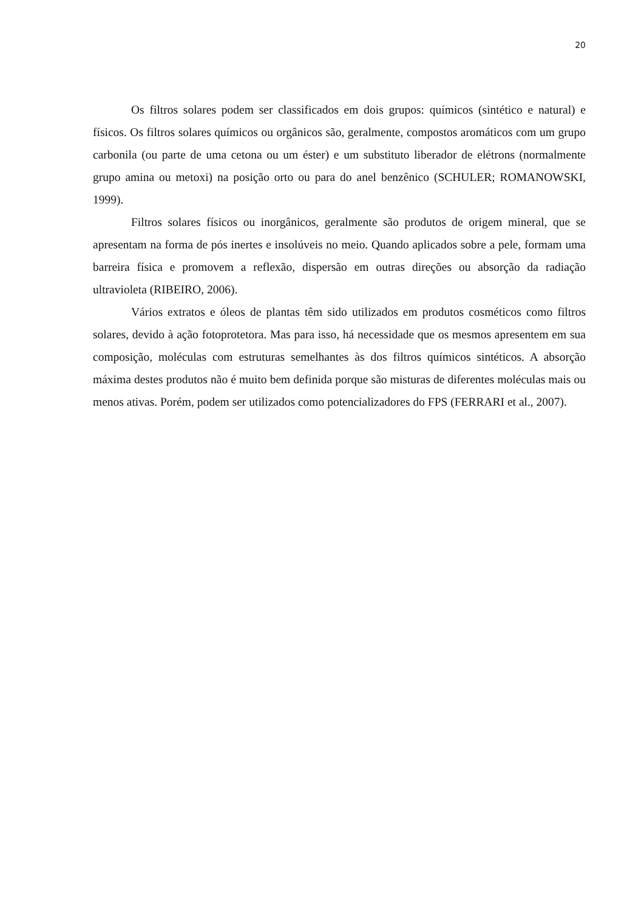20
Os filtros solares podem ser classificados em dois grupos: químicos (sintético e natural) e físicos. Os filtros solares químicos ou orgânicos são, geralmente, compostos aromáticos com um grupo carbonila (ou parte de uma cetona ou um éster) e um substituto liberador de elétrons (normalmente grupo amina ou metoxi) na posição orto ou para do anel benzênico (SCHULER; ROMANOWSKI, 1999).
Filtros solares físicos ou inorgânicos, geralmente são produtos de origem mineral, que se apresentam na forma de pós inertes e insolúveis no meio. Quando aplicados sobre a pele, formam uma barreira física e promovem a reflexão, dispersão em outras direções ou absorção da radiação ultravioleta (RIBEIRO, 2006).
Vários extratos e óleos de plantas têm sido utilizados em produtos cosméticos como filtros solares, devido à ação fotoprotetora. Mas para isso, há necessidade que os mesmos apresentem em sua composição, moléculas com estruturas semelhantes às dos filtros químicos sintéticos. A absorção máxima destes produtos não é muito bem definida porque são misturas de diferentes moléculas mais ou menos ativas. Porém, podem ser utilizados como potencializadores do FPS (FERRARI et al., 2007).